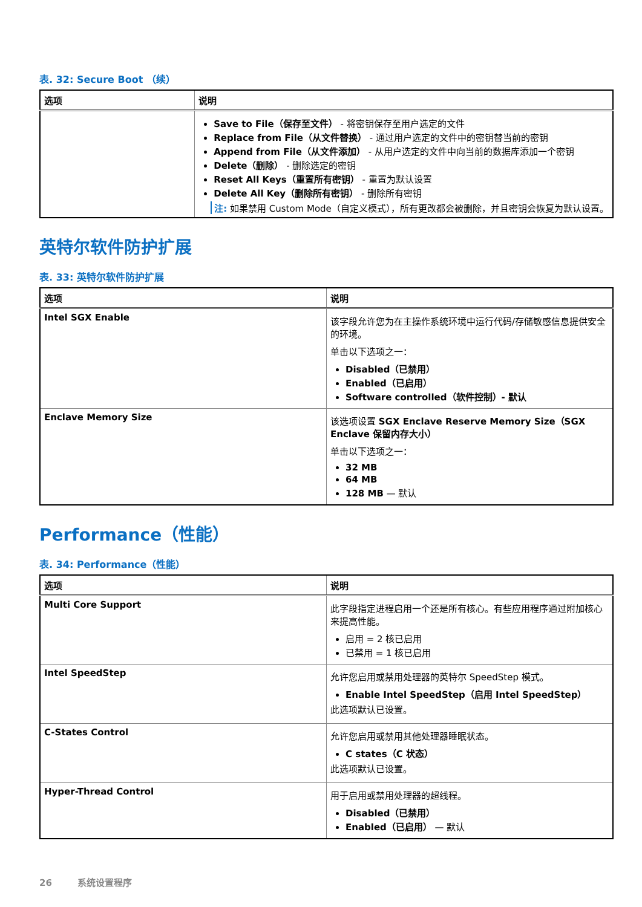表. 32: Secure Boot （续）
| 选项 | 说明 |
| --- | --- |
| | Save to File（保存至文件） - 将密钥保存至用户选定的文件 Replace from File（从文件替换） - 通过用户选定的文件中的密钥替当前的密钥 Append from File（从文件添加） - 从用户选定的文件中向当前的数据库添加一个密钥 Delete（删除） - 删除选定的密钥 Reset All Keys（重置所有密钥） - 重置为默认设置 Delete All Key（删除所有密钥） - 删除所有密钥 注: 如果禁用 Custom Mode（自定义模式），所有更改都会被删除，并且密钥会恢复为默认设置。 |
英特尔软件防护扩展
表. 33: 英特尔软件防护扩展
| 选项 | 说明 |
| --- | --- |
| Intel SGX Enable | 该字段允许您为在主操作系统环境中运行代码/存储敏感信息提供安全的环境。 单击以下选项之一： Disabled（已禁用） Enabled（已启用） Software controlled（软件控制）- 默认 |
| Enclave Memory Size | 该选项设置 SGX Enclave Reserve Memory Size（SGX Enclave 保留内存大小） 单击以下选项之一： 32 MB 64 MB 128 MB — 默认 |
Performance（性能）
表. 34: Performance（性能）
| 选项 | 说明 |
| --- | --- |
| Multi Core Support | 此字段指定进程启用一个还是所有核心。有些应用程序通过附加核心来提高性能。 启用 = 2 核已启用 已禁用 = 1 核已启用 |
| Intel SpeedStep | 允许您启用或禁用处理器的英特尔 SpeedStep 模式。 Enable Intel SpeedStep（启用 Intel SpeedStep） 此选项默认已设置。 |
| C-States Control | 允许您启用或禁用其他处理器睡眠状态。 C states（C 状态） 此选项默认已设置。 |
| Hyper-Thread Control | 用于启用或禁用处理器的超线程。 Disabled（已禁用） Enabled（已启用） — 默认 |
26 系统设置程序